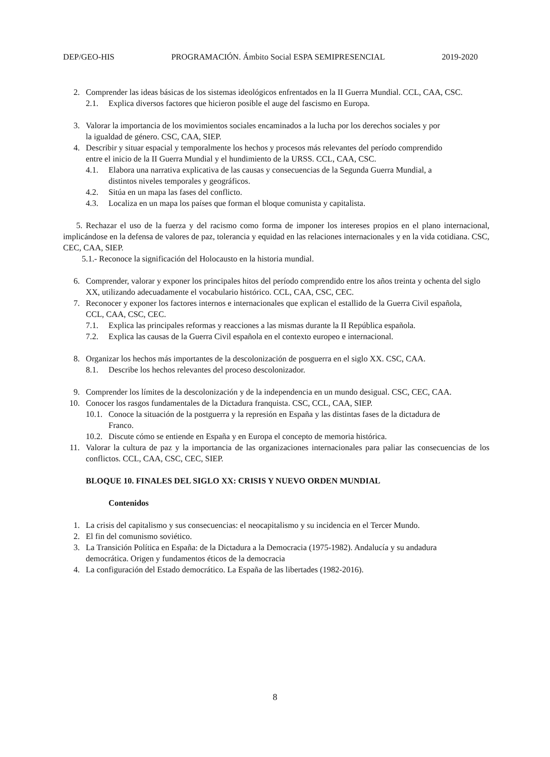DEP/GEO-HIS PROGRAMACIÓN. Ámbito Social ESPA SEMIPRESENCIAL 2019-2020
2. Comprender las ideas básicas de los sistemas ideológicos enfrentados en la II Guerra Mundial. CCL, CAA, CSC.
2.1. Explica diversos factores que hicieron posible el auge del fascismo en Europa.
3. Valorar la importancia de los movimientos sociales encaminados a la lucha por los derechos sociales y por
la igualdad de género. CSC, CAA, SIEP.
4. Describir y situar espacial y temporalmente los hechos y procesos más relevantes del período comprendido
entre el inicio de la II Guerra Mundial y el hundimiento de la URSS. CCL, CAA, CSC.
4.1. Elabora una narrativa explicativa de las causas y consecuencias de la Segunda Guerra Mundial, a
distintos niveles temporales y geográficos.
4.2. Sitúa en un mapa las fases del conflicto.
4.3. Localiza en un mapa los países que forman el bloque comunista y capitalista.
5. Rechazar el uso de la fuerza y del racismo como forma de imponer los intereses propios en el plano internacional, implicándose en la defensa de valores de paz, tolerancia y equidad en las relaciones internacionales y en la vida cotidiana. CSC, CEC, CAA, SIEP.
5.1.- Reconoce la significación del Holocausto en la historia mundial.
6. Comprender, valorar y exponer los principales hitos del período comprendido entre los años treinta y ochenta del siglo XX, utilizando adecuadamente el vocabulario histórico. CCL, CAA, CSC, CEC.
7. Reconocer y exponer los factores internos e internacionales que explican el estallido de la Guerra Civil española,
CCL, CAA, CSC, CEC.
7.1. Explica las principales reformas y reacciones a las mismas durante la II República española.
7.2. Explica las causas de la Guerra Civil española en el contexto europeo e internacional.
8. Organizar los hechos más importantes de la descolonización de posguerra en el siglo XX. CSC, CAA.
8.1. Describe los hechos relevantes del proceso descolonizador.
9. Comprender los límites de la descolonización y de la independencia en un mundo desigual. CSC, CEC, CAA.
10. Conocer los rasgos fundamentales de la Dictadura franquista. CSC, CCL, CAA, SIEP.
10.1. Conoce la situación de la postguerra y la represión en España y las distintas fases de la dictadura de
Franco.
10.2. Discute cómo se entiende en España y en Europa el concepto de memoria histórica.
11. Valorar la cultura de paz y la importancia de las organizaciones internacionales para paliar las consecuencias de los conflictos. CCL, CAA, CSC, CEC, SIEP.
BLOQUE 10. FINALES DEL SIGLO XX: CRISIS Y NUEVO ORDEN MUNDIAL
Contenidos
1. La crisis del capitalismo y sus consecuencias: el neocapitalismo y su incidencia en el Tercer Mundo.
2. El fin del comunismo soviético.
3. La Transición Política en España: de la Dictadura a la Democracia (1975-1982). Andalucía y su andadura
democrática. Origen y fundamentos éticos de la democracia
4. La configuración del Estado democrático. La España de las libertades (1982-2016).
8